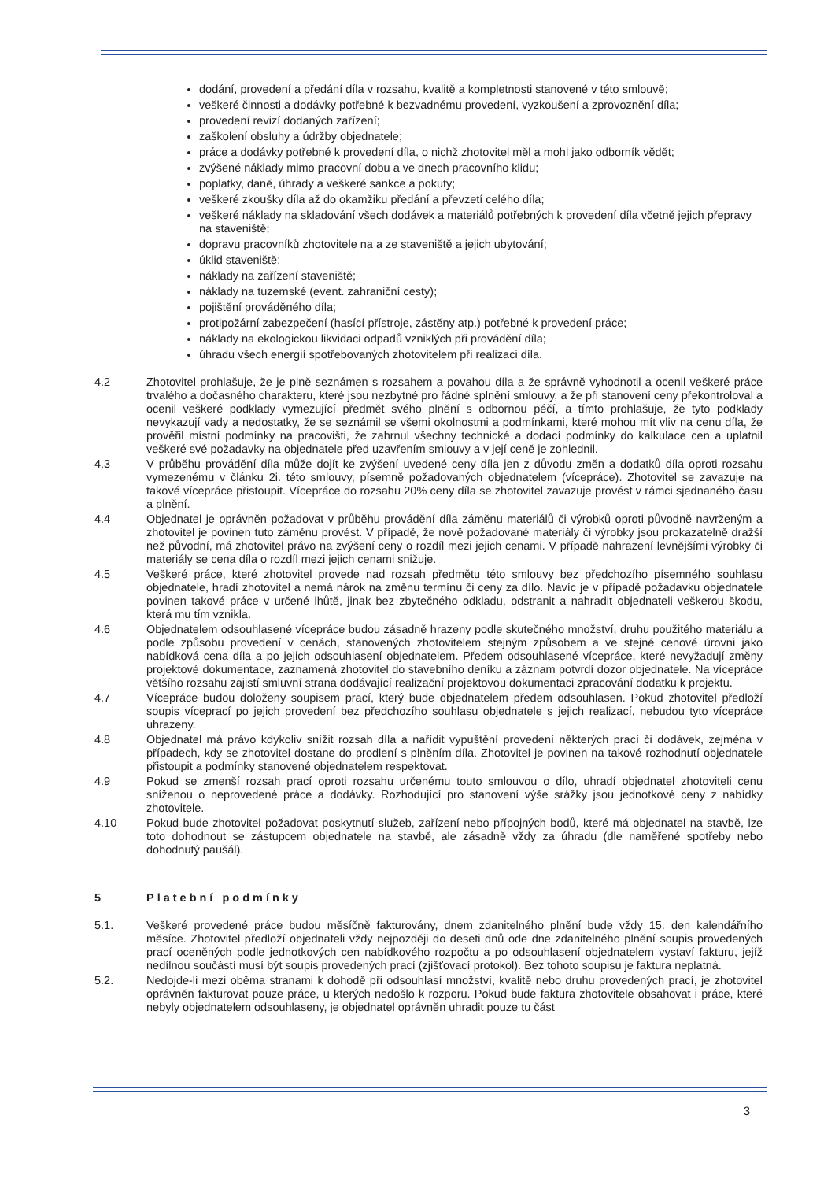dodání, provedení a předání díla v rozsahu, kvalitě a kompletnosti stanovené v této smlouvě;
veškeré činnosti a dodávky potřebné k bezvadnému provedení, vyzkoušení a zprovoznění díla;
provedení revizí dodaných zařízení;
zaškolení obsluhy a údržby objednatele;
práce a dodávky potřebné k provedení díla, o nichž zhotovitel měl a mohl jako odborník vědět;
zvýšené náklady mimo pracovní dobu a ve dnech pracovního klidu;
poplatky, daně, úhrady a veškeré sankce a pokuty;
veškeré zkoušky díla až do okamžiku předání a převzetí celého díla;
veškeré náklady na skladování všech dodávek a materiálů potřebných k provedení díla včetně jejich přepravy na staveniště;
dopravu pracovníků zhotovitele na a ze staveniště a jejich ubytování;
úklid staveniště;
náklady na zařízení staveniště;
náklady na tuzemské (event. zahraniční cesty);
pojištění prováděného díla;
protipožární zabezpečení (hasící přístroje, zástěny atp.) potřebné k provedení práce;
náklady na ekologickou likvidaci odpadů vzniklých při provádění díla;
úhradu všech energií spotřebovaných zhotovitelem při realizaci díla.
4.2 Zhotovitel prohlašuje, že je plně seznámen s rozsahem a povahou díla a že správně vyhodnotil a ocenil veškeré práce trvalého a dočasného charakteru, které jsou nezbytné pro řádné splnění smlouvy, a že při stanovení ceny překontroloval a ocenil veškeré podklady vymezující předmět svého plnění s odbornou péčí, a tímto prohlašuje, že tyto podklady nevykazují vady a nedostatky, že se seznámil se všemi okolnostmi a podmínkami, které mohou mít vliv na cenu díla, že prověřil místní podmínky na pracovišti, že zahrnul všechny technické a dodací podmínky do kalkulace cen a uplatnil veškeré své požadavky na objednatele před uzavřením smlouvy a v její ceně je zohlednil.
4.3 V průběhu provádění díla může dojít ke zvýšení uvedené ceny díla jen z důvodu změn a dodatků díla oproti rozsahu vymezenému v článku 2i. této smlouvy, písemně požadovaných objednatelem (vícepráce). Zhotovitel se zavazuje na takové vícepráce přistoupit. Vícepráce do rozsahu 20% ceny díla se zhotovitel zavazuje provést v rámci sjednaného času a plnění.
4.4 Objednatel je oprávněn požadovat v průběhu provádění díla záměnu materiálů či výrobků oproti původně navrženým a zhotovitel je povinen tuto záměnu provést. V případě, že nově požadované materiály či výrobky jsou prokazatelně dražší než původní, má zhotovitel právo na zvýšení ceny o rozdíl mezi jejich cenami. V případě nahrazení levnějšími výrobky či materiály se cena díla o rozdíl mezi jejich cenami snižuje.
4.5 Veškeré práce, které zhotovitel provede nad rozsah předmětu této smlouvy bez předchozího písemného souhlasu objednatele, hradí zhotovitel a nemá nárok na změnu termínu či ceny za dílo. Navíc je v případě požadavku objednatele povinen takové práce v určené lhůtě, jinak bez zbytečného odkladu, odstranit a nahradit objednateli veškerou škodu, která mu tím vznikla.
4.6 Objednatelem odsouhlasené vícepráce budou zásadně hrazeny podle skutečného množství, druhu použitého materiálu a podle způsobu provedení v cenách, stanovených zhotovitelem stejným způsobem a ve stejné cenové úrovni jako nabídková cena díla a po jejich odsouhlasení objednatelem. Předem odsouhlasené vícepráce, které nevyžadují změny projektové dokumentace, zaznamená zhotovitel do stavebního deníku a záznam potvrdí dozor objednatele. Na vícepráce většího rozsahu zajistí smluvní strana dodávající realizační projektovou dokumentaci zpracování dodatku k projektu.
4.7 Vícepráce budou doloženy soupisem prací, který bude objednatelem předem odsouhlasen. Pokud zhotovitel předloží soupis víceprací po jejich provedení bez předchozího souhlasu objednatele s jejich realizací, nebudou tyto vícepráce uhrazeny.
4.8 Objednatel má právo kdykoliv snížit rozsah díla a nařídit vypuštění provedení některých prací či dodávek, zejména v případech, kdy se zhotovitel dostane do prodlení s plněním díla. Zhotovitel je povinen na takové rozhodnutí objednatele přistoupit a podmínky stanovené objednatelem respektovat.
4.9 Pokud se zmenší rozsah prací oproti rozsahu určenému touto smlouvou o dílo, uhradí objednatel zhotoviteli cenu sníženou o neprovedené práce a dodávky. Rozhodující pro stanovení výše srážky jsou jednotkové ceny z nabídky zhotovitele.
4.10 Pokud bude zhotovitel požadovat poskytnutí služeb, zařízení nebo přípojných bodů, které má objednatel na stavbě, lze toto dohodnout se zástupcem objednatele na stavbě, ale zásadně vždy za úhradu (dle naměřené spotřeby nebo dohodnutý paušál).
5 Platební podmínky
5.1. Veškeré provedené práce budou měsíčně fakturovány, dnem zdanitelného plnění bude vždy 15. den kalendářního měsíce. Zhotovitel předloží objednateli vždy nejpozději do deseti dnů ode dne zdanitelného plnění soupis provedených prací oceněných podle jednotkových cen nabídkového rozpočtu a po odsouhlasení objednatelem vystaví fakturu, jejíž nedílnou součástí musí být soupis provedených prací (zjišťovací protokol). Bez tohoto soupisu je faktura neplatná.
5.2. Nedojde-li mezi oběma stranami k dohodě při odsouhlasí množství, kvalitě nebo druhu provedených prací, je zhotovitel oprávněn fakturovat pouze práce, u kterých nedošlo k rozporu. Pokud bude faktura zhotovitele obsahovat i práce, které nebyly objednatelem odsouhlaseny, je objednatel oprávněn uhradit pouze tu část
3